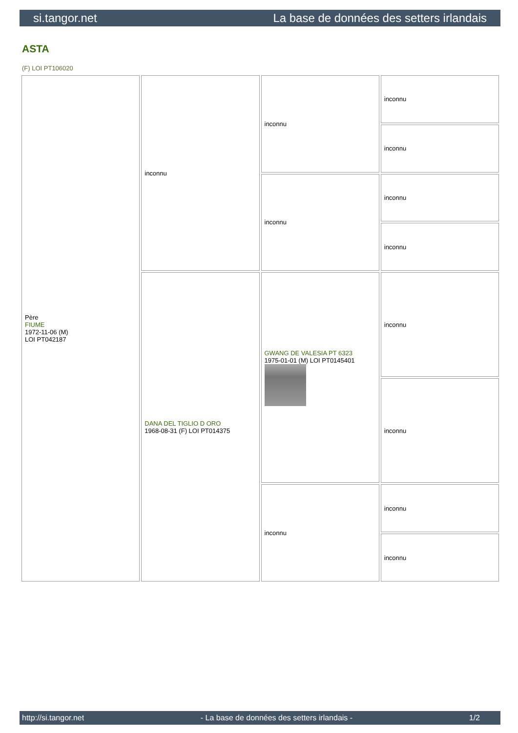si.tangor.net La base de données des setters irlandais
ASTA
(F) LOI PT106020
| Père FIUME 1972-11-06 (M) LOI PT042187 | inconnu | inconnu | inconnu |
| | | | inconnu |
| | | inconnu | inconnu |
| | | | inconnu |
| | DANA DEL TIGLIO D ORO 1968-08-31 (F) LOI PT014375 | GWANG DE VALESIA PT 6323 1975-01-01 (M) LOI PT0145401 | inconnu |
| | | | inconnu |
| | | inconnu | inconnu |
| | | | inconnu |
http://si.tangor.net - La base de données des setters irlandais - 1/2